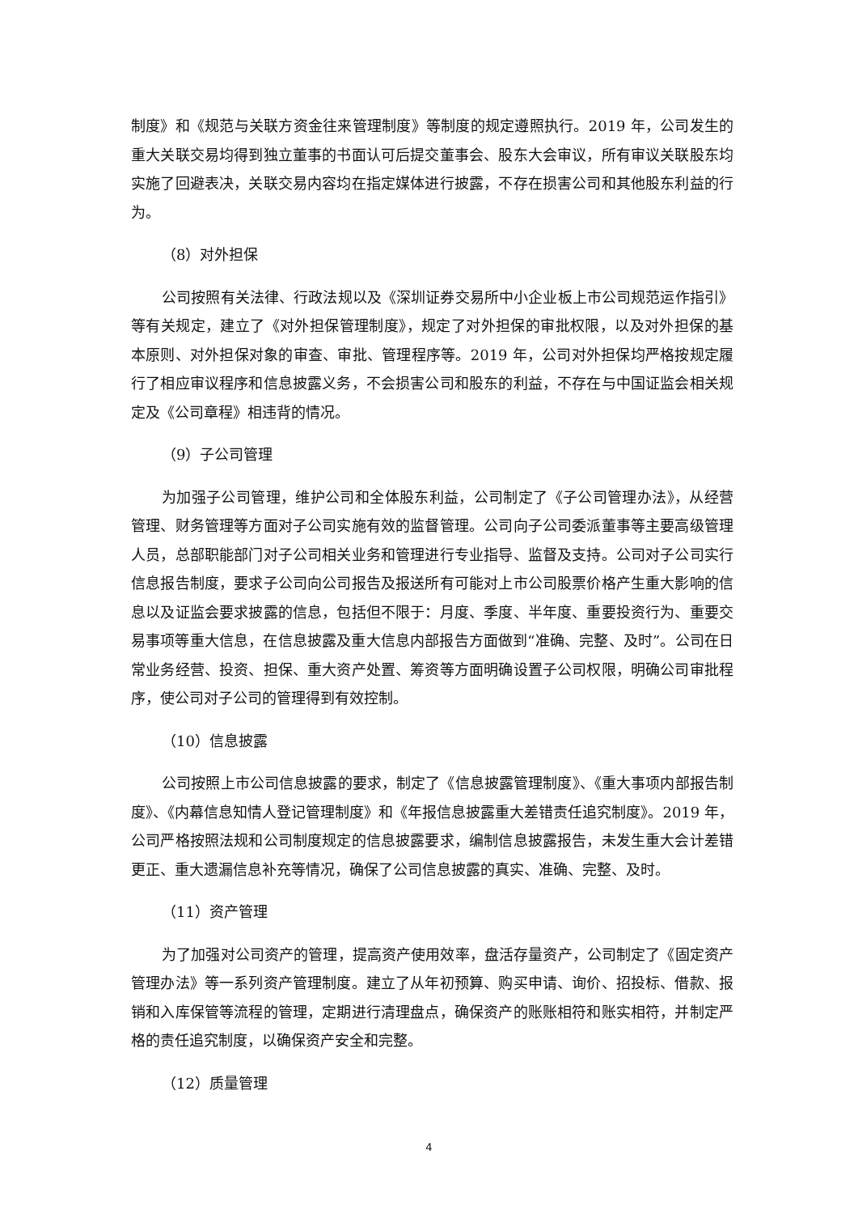制度》和《规范与关联方资金往来管理制度》等制度的规定遵照执行。2019 年，公司发生的重大关联交易均得到独立董事的书面认可后提交董事会、股东大会审议，所有审议关联股东均实施了回避表决，关联交易内容均在指定媒体进行披露，不存在损害公司和其他股东利益的行为。
（8）对外担保
公司按照有关法律、行政法规以及《深圳证券交易所中小企业板上市公司规范运作指引》等有关规定，建立了《对外担保管理制度》，规定了对外担保的审批权限，以及对外担保的基本原则、对外担保对象的审查、审批、管理程序等。2019 年，公司对外担保均严格按规定履行了相应审议程序和信息披露义务，不会损害公司和股东的利益，不存在与中国证监会相关规定及《公司章程》相违背的情况。
（9）子公司管理
为加强子公司管理，维护公司和全体股东利益，公司制定了《子公司管理办法》，从经营管理、财务管理等方面对子公司实施有效的监督管理。公司向子公司委派董事等主要高级管理人员，总部职能部门对子公司相关业务和管理进行专业指导、监督及支持。公司对子公司实行信息报告制度，要求子公司向公司报告及报送所有可能对上市公司股票价格产生重大影响的信息以及证监会要求披露的信息，包括但不限于：月度、季度、半年度、重要投资行为、重要交易事项等重大信息，在信息披露及重大信息内部报告方面做到“准确、完整、及时”。公司在日常业务经营、投资、担保、重大资产处置、筹资等方面明确设置子公司权限，明确公司审批程序，使公司对子公司的管理得到有效控制。
（10）信息披露
公司按照上市公司信息披露的要求，制定了《信息披露管理制度》、《重大事项内部报告制度》、《内幕信息知情人登记管理制度》和《年报信息披露重大差错责任追究制度》。2019 年，公司严格按照法规和公司制度规定的信息披露要求，编制信息披露报告，未发生重大会计差错更正、重大遗漏信息补充等情况，确保了公司信息披露的真实、准确、完整、及时。
（11）资产管理
为了加强对公司资产的管理，提高资产使用效率，盘活存量资产，公司制定了《固定资产管理办法》等一系列资产管理制度。建立了从年初预算、购买申请、询价、招投标、借款、报销和入库保管等流程的管理，定期进行清理盘点，确保资产的账账相符和账实相符，并制定严格的责任追究制度，以确保资产安全和完整。
（12）质量管理
4